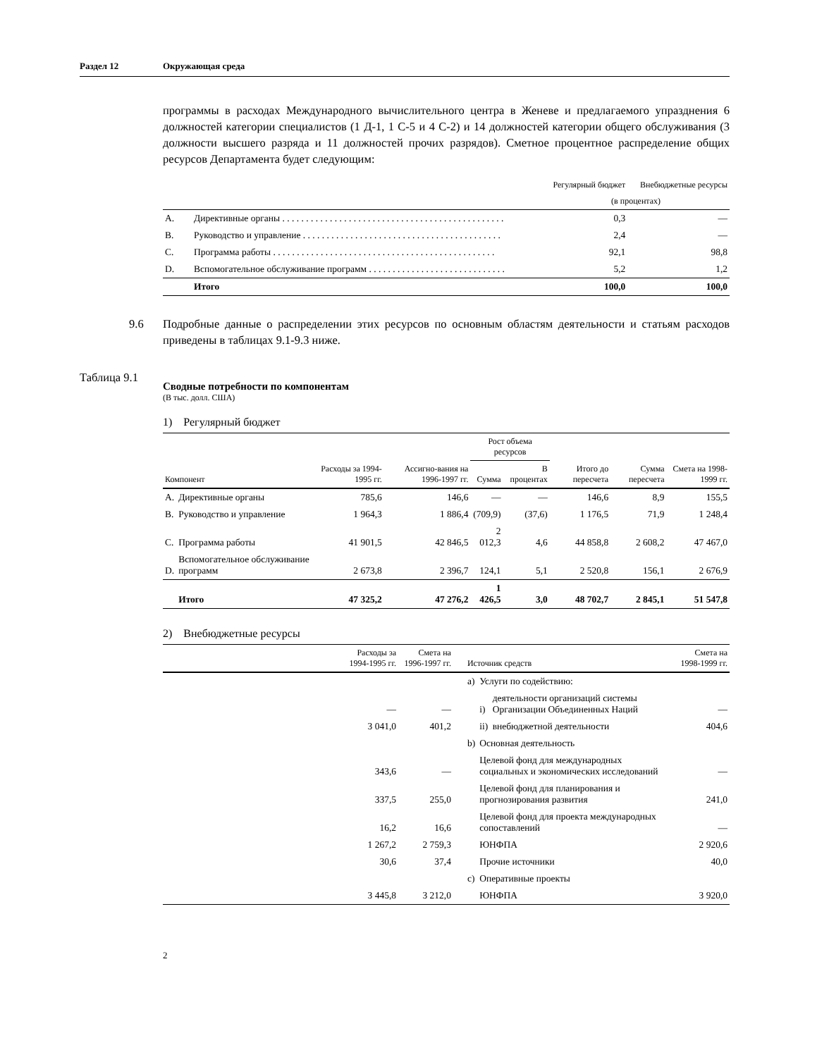Раздел 12 Окружающая среда
программы в расходах Международного вычислительного центра в Женеве и предлагаемого упразднения 6 должностей категории специалистов (1 Д-1, 1 С-5 и 4 С-2) и 14 должностей категории общего обслуживания (3 должности высшего разряда и 11 должностей прочих разрядов). Сметное процентное распределение общих ресурсов Департамента будет следующим:
| | | Регулярный бюджет | Внебюджетные ресурсы |
| --- | --- | --- | --- |
| | | (в процентах) | |
| A. | Директивные органы . . . . . . . . . . . . . . . . . . . . . . . . . . . . . . . . . . . . . . . . . . . . . . . | 0,3 | — |
| B. | Руководство и управление . . . . . . . . . . . . . . . . . . . . . . . . . . . . . . . . . . . . . . . . . . | 2,4 | — |
| C. | Программа работы . . . . . . . . . . . . . . . . . . . . . . . . . . . . . . . . . . . . . . . . . . . . . . . | 92,1 | 98,8 |
| D. | Вспомогательное обслуживание программ . . . . . . . . . . . . . . . . . . . . . . . . . . . . . | 5,2 | 1,2 |
| | Итого | 100,0 | 100,0 |
9.6 Подробные данные о распределении этих ресурсов по основным областям деятельности и статьям расходов приведены в таблицах 9.1-9.3 ниже.
Таблица 9.1
Сводные потребности по компонентам
(В тыс. долл. США)
1) Регулярный бюджет
| Компонент | | Расходы за 1994-1995 гг. | Ассигно-вания на 1996-1997 гг. | Рост объема ресурсов | | Итого до пересчета | Сумма пересчета | Смета на 1998-1999 гг. |
| --- | --- | --- | --- | --- | --- | --- | --- | --- |
| | | | | Сумма | В процентах | | | |
| A. | Директивные органы | 785,6 | 146,6 | — | — | 146,6 | 8,9 | 155,5 |
| B. | Руководство и управление | 1 964,3 | 1 886,4 | (709,9) | (37,6) | 1 176,5 | 71,9 | 1 248,4 |
| C. | Программа работы | 41 901,5 | 42 846,5 | 2 012,3 | 4,6 | 44 858,8 | 2 608,2 | 47 467,0 |
| D. | Вспомогательное обслуживание программ | 2 673,8 | 2 396,7 | 124,1 | 5,1 | 2 520,8 | 156,1 | 2 676,9 |
| | Итого | 47 325,2 | 47 276,2 | 1 426,5 | 3,0 | 48 702,7 | 2 845,1 | 51 547,8 |
2) Внебюджетные ресурсы
| | Расходы за 1994-1995 гг. | Смета на 1996-1997 гг. | Источник средств | | | Смета на 1998-1999 гг. |
| --- | --- | --- | --- | --- | --- | --- |
| | | | a) | Услуги по содействию: | | |
| | — | — | | i) | деятельности организаций системы Организации Объединенных Наций | — |
| | 3 041,0 | 401,2 | | ii) | внебюджетной деятельности | 404,6 |
| | | | b) | Основная деятельность | | |
| | 343,6 | — | | Целевой фонд для международных социальных и экономических исследований | | — |
| | 337,5 | 255,0 | | Целевой фонд для планирования и прогнозирования развития | | 241,0 |
| | 16,2 | 16,6 | | Целевой фонд для проекта международных сопоставлений | | — |
| | 1 267,2 | 2 759,3 | | ЮНФПА | | 2 920,6 |
| | 30,6 | 37,4 | | Прочие источники | | 40,0 |
| | | | c) | Оперативные проекты | | |
| | 3 445,8 | 3 212,0 | | ЮНФПА | | 3 920,0 |
2